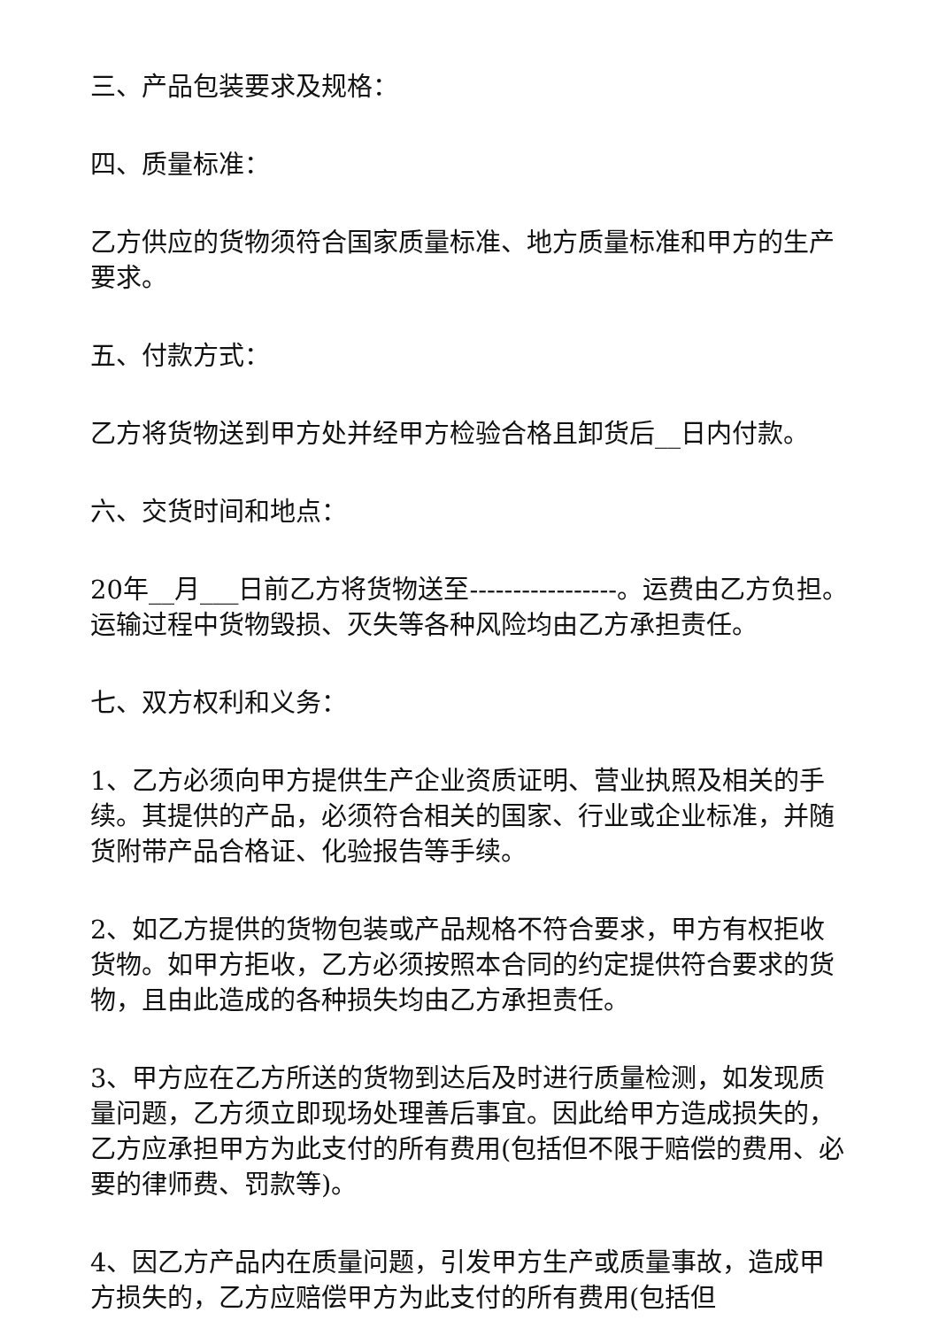三、产品包装要求及规格：
四、质量标准：
乙方供应的货物须符合国家质量标准、地方质量标准和甲方的生产要求。
五、付款方式：
乙方将货物送到甲方处并经甲方检验合格且卸货后__日内付款。
六、交货时间和地点：
20年__月___日前乙方将货物送至-----------------。运费由乙方负担。运输过程中货物毁损、灭失等各种风险均由乙方承担责任。
七、双方权利和义务：
1、乙方必须向甲方提供生产企业资质证明、营业执照及相关的手续。其提供的产品，必须符合相关的国家、行业或企业标准，并随货附带产品合格证、化验报告等手续。
2、如乙方提供的货物包装或产品规格不符合要求，甲方有权拒收货物。如甲方拒收，乙方必须按照本合同的约定提供符合要求的货物，且由此造成的各种损失均由乙方承担责任。
3、甲方应在乙方所送的货物到达后及时进行质量检测，如发现质量问题，乙方须立即现场处理善后事宜。因此给甲方造成损失的，乙方应承担甲方为此支付的所有费用(包括但不限于赔偿的费用、必要的律师费、罚款等)。
4、因乙方产品内在质量问题，引发甲方生产或质量事故，造成甲方损失的，乙方应赔偿甲方为此支付的所有费用(包括但